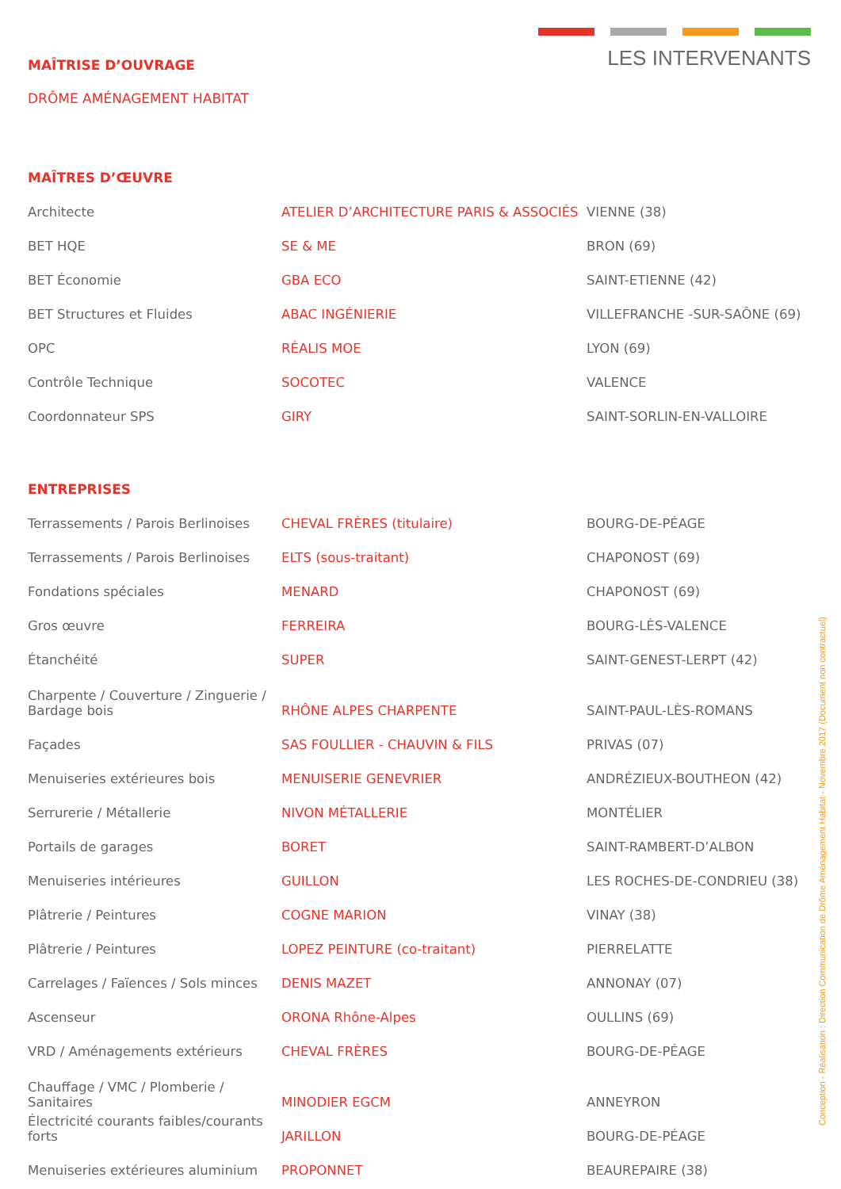LES INTERVENANTS
MAÎTRISE D’OUVRAGE
DRÔME AMÉNAGEMENT HABITAT
MAÎTRES D’ŒUVRE
| Architecte | ATELIER D’ARCHITECTURE PARIS & ASSOCIÉS | VIENNE (38) |
| BET HQE | SE & ME | BRON (69) |
| BET Économie | GBA ECO | SAINT-ETIENNE (42) |
| BET Structures et Fluides | ABAC INGÉNIERIE | VILLEFRANCHE -SUR-SAÔNE (69) |
| OPC | RÉALIS MOE | LYON (69) |
| Contrôle Technique | SOCOTEC | VALENCE |
| Coordonnateur SPS | GIRY | SAINT-SORLIN-EN-VALLOIRE |
ENTREPRISES
| Terrassements / Parois Berlinoises | CHEVAL FRÈRES (titulaire) | BOURG-DE-PÉAGE |
| Terrassements / Parois Berlinoises | ELTS (sous-traitant) | CHAPONOST (69) |
| Fondations spéciales | MENARD | CHAPONOST (69) |
| Gros œuvre | FERREIRA | BOURG-LÈS-VALENCE |
| Étanchéité | SUPER | SAINT-GENEST-LERPT (42) |
| Charpente / Couverture / Zinguerie / Bardage bois | RHÔNE ALPES CHARPENTE | SAINT-PAUL-LÈS-ROMANS |
| Façades | SAS FOULLIER - CHAUVIN & FILS | PRIVAS (07) |
| Menuiseries extérieures bois | MENUISERIE GENEVRIER | ANDRÉZIEUX-BOUTHEON (42) |
| Serrurerie / Métallerie | NIVON MÉTALLERIE | MONTÉLIER |
| Portails de garages | BORET | SAINT-RAMBERT-D’ALBON |
| Menuiseries intérieures | GUILLON | LES ROCHES-DE-CONDRIEU (38) |
| Plâtrerie / Peintures | COGNE MARION | VINAY (38) |
| Plâtrerie / Peintures | LOPEZ PEINTURE (co-traitant) | PIERRELATTE |
| Carrelages / Faïences / Sols minces | DENIS MAZET | ANNONAY (07) |
| Ascenseur | ORONA Rhône-Alpes | OULLINS (69) |
| VRD / Aménagements extérieurs | CHEVAL FRÈRES | BOURG-DE-PÉAGE |
| Chauffage / VMC / Plomberie / Sanitaires | MINODIER EGCM | ANNEYRON |
| Électricité courants faibles/courants forts | JARILLON | BOURG-DE-PÉAGE |
| Menuiseries extérieures aluminium | PROPONNET | BEAUREPAIRE (38) |
Conception - Réalisation : Direction Communication de Drôme Aménagement Habitat - Novembre 2017 (Document non contractuel)